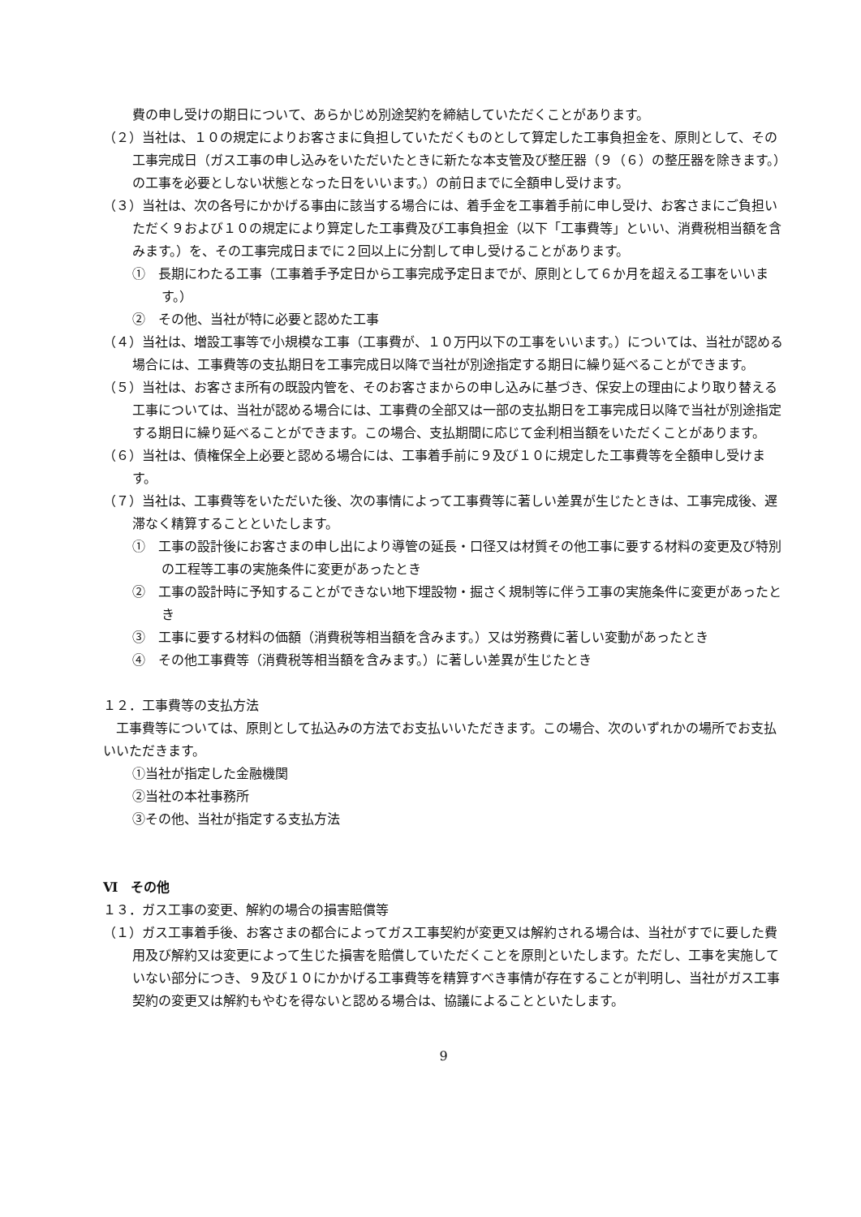費の申し受けの期日について、あらかじめ別途契約を締結していただくことがあります。
（２）当社は、１０の規定によりお客さまに負担していただくものとして算定した工事負担金を、原則として、その工事完成日（ガス工事の申し込みをいただいたときに新たな本支管及び整圧器（９（６）の整圧器を除きます。）の工事を必要としない状態となった日をいいます。）の前日までに全額申し受けます。
（３）当社は、次の各号にかかげる事由に該当する場合には、着手金を工事着手前に申し受け、お客さまにご負担いただく９および１０の規定により算定した工事費及び工事負担金（以下「工事費等」といい、消費税相当額を含みます。）を、その工事完成日までに２回以上に分割して申し受けることがあります。
①　長期にわたる工事（工事着手予定日から工事完成予定日までが、原則として６か月を超える工事をいいます。）
②　その他、当社が特に必要と認めた工事
（４）当社は、増設工事等で小規模な工事（工事費が、１０万円以下の工事をいいます。）については、当社が認める場合には、工事費等の支払期日を工事完成日以降で当社が別途指定する期日に繰り延べることができます。
（５）当社は、お客さま所有の既設内管を、そのお客さまからの申し込みに基づき、保安上の理由により取り替える工事については、当社が認める場合には、工事費の全部又は一部の支払期日を工事完成日以降で当社が別途指定する期日に繰り延べることができます。この場合、支払期間に応じて金利相当額をいただくことがあります。
（６）当社は、債権保全上必要と認める場合には、工事着手前に９及び１０に規定した工事費等を全額申し受けます。
（７）当社は、工事費等をいただいた後、次の事情によって工事費等に著しい差異が生じたときは、工事完成後、遅滞なく精算することといたします。
①　工事の設計後にお客さまの申し出により導管の延長・口径又は材質その他工事に要する材料の変更及び特別の工程等工事の実施条件に変更があったとき
②　工事の設計時に予知することができない地下埋設物・掘さく規制等に伴う工事の実施条件に変更があったとき
③　工事に要する材料の価額（消費税等相当額を含みます。）又は労務費に著しい変動があったとき
④　その他工事費等（消費税等相当額を含みます。）に著しい差異が生じたとき
１２．工事費等の支払方法
　工事費等については、原則として払込みの方法でお支払いいただきます。この場合、次のいずれかの場所でお支払いいただきます。
①当社が指定した金融機関
②当社の本社事務所
③その他、当社が指定する支払方法
Ⅵ　その他
１３．ガス工事の変更、解約の場合の損害賠償等
（１）ガス工事着手後、お客さまの都合によってガス工事契約が変更又は解約される場合は、当社がすでに要した費用及び解約又は変更によって生じた損害を賠償していただくことを原則といたします。ただし、工事を実施していない部分につき、９及び１０にかかげる工事費等を精算すべき事情が存在することが判明し、当社がガス工事契約の変更又は解約もやむを得ないと認める場合は、協議によることといたします。
9